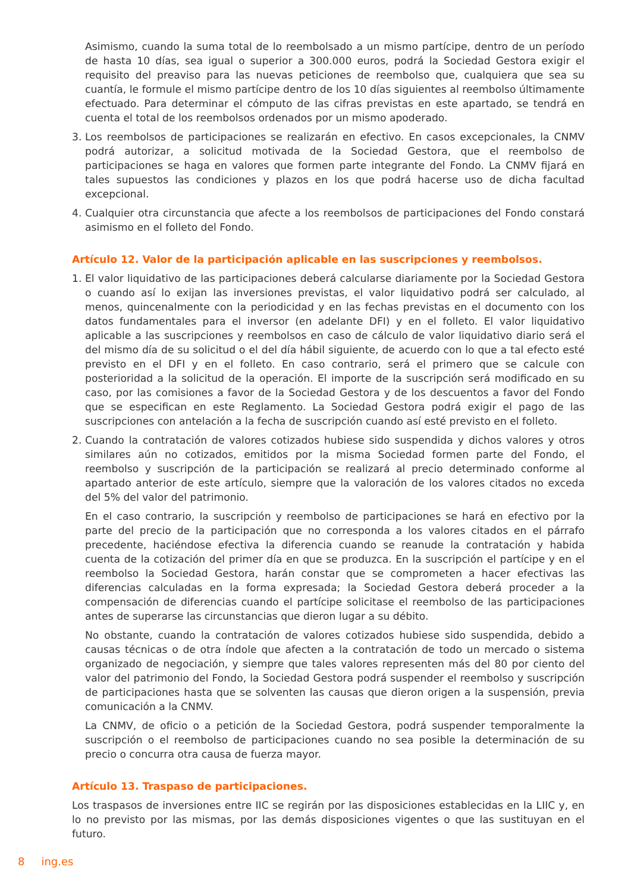Asimismo, cuando la suma total de lo reembolsado a un mismo partícipe, dentro de un período de hasta 10 días, sea igual o superior a 300.000 euros, podrá la Sociedad Gestora exigir el requisito del preaviso para las nuevas peticiones de reembolso que, cualquiera que sea su cuantía, le formule el mismo partícipe dentro de los 10 días siguientes al reembolso últimamente efectuado. Para determinar el cómputo de las cifras previstas en este apartado, se tendrá en cuenta el total de los reembolsos ordenados por un mismo apoderado.
3. Los reembolsos de participaciones se realizarán en efectivo. En casos excepcionales, la CNMV podrá autorizar, a solicitud motivada de la Sociedad Gestora, que el reembolso de participaciones se haga en valores que formen parte integrante del Fondo. La CNMV fijará en tales supuestos las condiciones y plazos en los que podrá hacerse uso de dicha facultad excepcional.
4. Cualquier otra circunstancia que afecte a los reembolsos de participaciones del Fondo constará asimismo en el folleto del Fondo.
Artículo 12. Valor de la participación aplicable en las suscripciones y reembolsos.
1. El valor liquidativo de las participaciones deberá calcularse diariamente por la Sociedad Gestora o cuando así lo exijan las inversiones previstas, el valor liquidativo podrá ser calculado, al menos, quincenalmente con la periodicidad y en las fechas previstas en el documento con los datos fundamentales para el inversor (en adelante DFI) y en el folleto. El valor liquidativo aplicable a las suscripciones y reembolsos en caso de cálculo de valor liquidativo diario será el del mismo día de su solicitud o el del día hábil siguiente, de acuerdo con lo que a tal efecto esté previsto en el DFI y en el folleto. En caso contrario, será el primero que se calcule con posterioridad a la solicitud de la operación. El importe de la suscripción será modificado en su caso, por las comisiones a favor de la Sociedad Gestora y de los descuentos a favor del Fondo que se especifican en este Reglamento. La Sociedad Gestora podrá exigir el pago de las suscripciones con antelación a la fecha de suscripción cuando así esté previsto en el folleto.
2. Cuando la contratación de valores cotizados hubiese sido suspendida y dichos valores y otros similares aún no cotizados, emitidos por la misma Sociedad formen parte del Fondo, el reembolso y suscripción de la participación se realizará al precio determinado conforme al apartado anterior de este artículo, siempre que la valoración de los valores citados no exceda del 5% del valor del patrimonio.
En el caso contrario, la suscripción y reembolso de participaciones se hará en efectivo por la parte del precio de la participación que no corresponda a los valores citados en el párrafo precedente, haciéndose efectiva la diferencia cuando se reanude la contratación y habida cuenta de la cotización del primer día en que se produzca. En la suscripción el partícipe y en el reembolso la Sociedad Gestora, harán constar que se comprometen a hacer efectivas las diferencias calculadas en la forma expresada; la Sociedad Gestora deberá proceder a la compensación de diferencias cuando el partícipe solicitase el reembolso de las participaciones antes de superarse las circunstancias que dieron lugar a su débito.
No obstante, cuando la contratación de valores cotizados hubiese sido suspendida, debido a causas técnicas o de otra índole que afecten a la contratación de todo un mercado o sistema organizado de negociación, y siempre que tales valores representen más del 80 por ciento del valor del patrimonio del Fondo, la Sociedad Gestora podrá suspender el reembolso y suscripción de participaciones hasta que se solventen las causas que dieron origen a la suspensión, previa comunicación a la CNMV.
La CNMV, de oficio o a petición de la Sociedad Gestora, podrá suspender temporalmente la suscripción o el reembolso de participaciones cuando no sea posible la determinación de su precio o concurra otra causa de fuerza mayor.
Artículo 13. Traspaso de participaciones.
Los traspasos de inversiones entre IIC se regirán por las disposiciones establecidas en la LIIC y, en lo no previsto por las mismas, por las demás disposiciones vigentes o que las sustituyan en el futuro.
8 ing.es